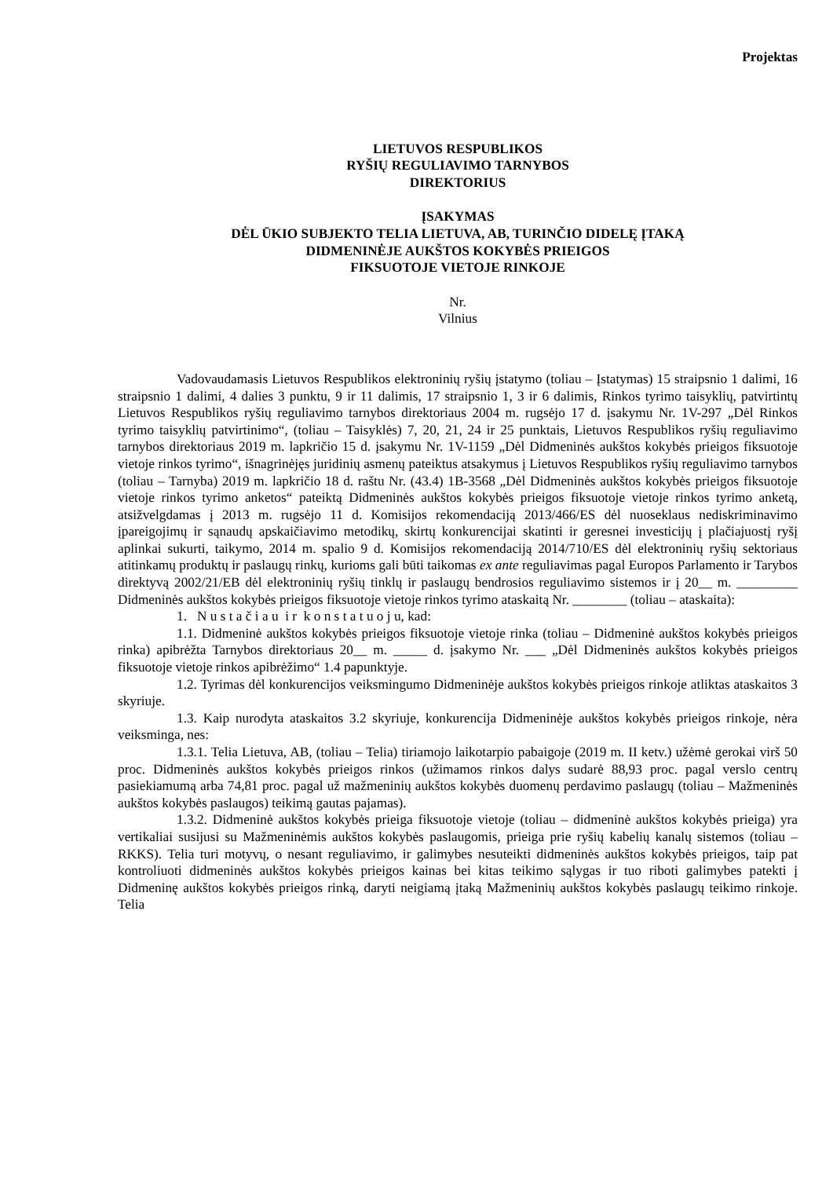Projektas
LIETUVOS RESPUBLIKOS
RYŠIŲ REGULIAVIMO TARNYBOS
DIREKTORIUS
ĮSAKYMAS
DĖL ŪKIO SUBJEKTO TELIA LIETUVA, AB, TURINČIO DIDELĘ ĮTAKĄ
DIDMENINĖJE AUKŠTOS KOKYBĖS PRIEIGOS
FIKSUOTOJE VIETOJE RINKOJE
Nr.
Vilnius
Vadovaudamasis Lietuvos Respublikos elektroninių ryšių įstatymo (toliau – Įstatymas) 15 straipsnio 1 dalimi, 16 straipsnio 1 dalimi, 4 dalies 3 punktu, 9 ir 11 dalimis, 17 straipsnio 1, 3 ir 6 dalimis, Rinkos tyrimo taisyklių, patvirtintų Lietuvos Respublikos ryšių reguliavimo tarnybos direktoriaus 2004 m. rugsėjo 17 d. įsakymu Nr. 1V-297 „Dėl Rinkos tyrimo taisyklių patvirtinimo“, (toliau – Taisyklės) 7, 20, 21, 24 ir 25 punktais, Lietuvos Respublikos ryšių reguliavimo tarnybos direktoriaus 2019 m. lapkričio 15 d. įsakymu Nr. 1V-1159 „Dėl Didmeninės aukštos kokybės prieigos fiksuotoje vietoje rinkos tyrimo“, išnagrinėjęs juridinių asmenų pateiktus atsakymus į Lietuvos Respublikos ryšių reguliavimo tarnybos (toliau – Tarnyba) 2019 m. lapkričio 18 d. raštu Nr. (43.4) 1B-3568 „Dėl Didmeninės aukštos kokybės prieigos fiksuotoje vietoje rinkos tyrimo anketos“ pateiktą Didmeninės aukštos kokybės prieigos fiksuotoje vietoje rinkos tyrimo anketą, atsižvelgdamas į 2013 m. rugsėjo 11 d. Komisijos rekomendaciją 2013/466/ES dėl nuoseklaus nediskriminavimo įpareigojimų ir sąnaudų apskaičiavimo metodikų, skirtų konkurencijai skatinti ir geresnei investicijų į plačiajuostį ryšį aplinkai sukurti, taikymo, 2014 m. spalio 9 d. Komisijos rekomendaciją 2014/710/ES dėl elektroninių ryšių sektoriaus atitinkamų produktų ir paslaugų rinkų, kurioms gali būti taikomas ex ante reguliavimas pagal Europos Parlamento ir Tarybos direktyvą 2002/21/EB dėl elektroninių ryšių tinklų ir paslaugų bendrosios reguliavimo sistemos ir į 20__ m. _________ Didmeninės aukštos kokybės prieigos fiksuotoje vietoje rinkos tyrimo ataskaitą Nr. ________ (toliau – ataskaita):
1. N u s t a č i a u i r k o n s t a t u o j u, kad:
1.1. Didmeninė aukštos kokybės prieigos fiksuotoje vietoje rinka (toliau – Didmeninė aukštos kokybės prieigos rinka) apibrėžta Tarnybos direktoriaus 20__ m. _____ d. įsakymo Nr. ___ „Dėl Didmeninės aukštos kokybės prieigos fiksuotoje vietoje rinkos apibrėžimo“ 1.4 papunktyje.
1.2. Tyrimas dėl konkurencijos veiksmingumo Didmeninėje aukštos kokybės prieigos rinkoje atliktas ataskaitos 3 skyriuje.
1.3. Kaip nurodyta ataskaitos 3.2 skyriuje, konkurencija Didmeninėje aukštos kokybės prieigos rinkoje, nėra veiksminga, nes:
1.3.1. Telia Lietuva, AB, (toliau – Telia) tiriamojo laikotarpio pabaigoje (2019 m. II ketv.) užėmė gerokai virš 50 proc. Didmeninės aukštos kokybės prieigos rinkos (užimamos rinkos dalys sudarė 88,93 proc. pagal verslo centrų pasiekiamumą arba 74,81 proc. pagal už mažmeninių aukštos kokybės duomenų perdavimo paslaugų (toliau – Mažmeninės aukštos kokybės paslaugos) teikimą gautas pajamas).
1.3.2. Didmeninė aukštos kokybės prieiga fiksuotoje vietoje (toliau – didmeninė aukštos kokybės prieiga) yra vertikaliai susijusi su Mažmeninėmis aukštos kokybės paslaugomis, prieiga prie ryšių kabelių kanalų sistemos (toliau – RKKS). Telia turi motyvų, o nesant reguliavimo, ir galimybes nesuteikti didmeninės aukštos kokybės prieigos, taip pat kontroliuoti didmeninės aukštos kokybės prieigos kainas bei kitas teikimo sąlygas ir tuo riboti galimybes patekti į Didmeninę aukštos kokybės prieigos rinką, daryti neigiamą įtaką Mažmeninių aukštos kokybės paslaugų teikimo rinkoje. Telia